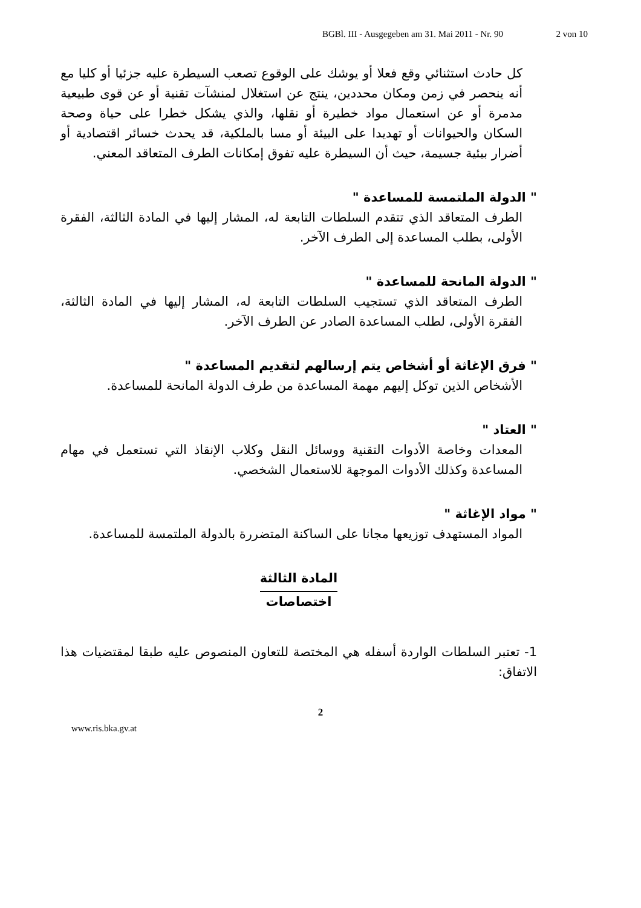BGBl. III - Ausgegeben am 31. Mai 2011 - Nr. 90 2 von 10
كل حادث استثنائي وقع فعلا أو يوشك على الوقوع تصعب السيطرة عليه جزئيا أو كليا مع أنه ينحصر في زمن ومكان محددين، ينتج عن استغلال لمنشآت تقنية أو عن قوى طبيعية مدمرة أو عن استعمال مواد خطيرة أو نقلها، والذي يشكل خطرا على حياة وصحة السكان والحيوانات أو تهديدا على البيئة أو مسا بالملكية، قد يحدث خسائر اقتصادية أو أضرار بيئية جسيمة، حيث أن السيطرة عليه تفوق إمكانات الطرف المتعاقد المعني.
" الدولة الملتمسة للمساعدة "
الطرف المتعاقد الذي تتقدم السلطات التابعة له، المشار إليها في المادة الثالثة، الفقرة الأولى، بطلب المساعدة إلى الطرف الآخر.
" الدولة المانحة للمساعدة "
الطرف المتعاقد الذي تستجيب السلطات التابعة له، المشار إليها في المادة الثالثة، الفقرة الأولى، لطلب المساعدة الصادر عن الطرف الآخر.
" فرق الإغاثة أو أشخاص يتم إرسالهم لتقديم المساعدة "
الأشخاص الذين توكل إليهم مهمة المساعدة من طرف الدولة المانحة للمساعدة.
" العتاد "
المعدات وخاصة الأدوات التقنية ووسائل النقل وكلاب الإنقاذ التي تستعمل في مهام المساعدة وكذلك الأدوات الموجهة للاستعمال الشخصي.
" مواد الإغاثة "
المواد المستهدف توزيعها مجانا على الساكنة المتضررة بالدولة الملتمسة للمساعدة.
المادة الثالثة
اختصاصات
1- تعتبر السلطات الواردة أسفله هي المختصة للتعاون المنصوص عليه طبقا لمقتضيات هذا الاتفاق:
2
www.ris.bka.gv.at